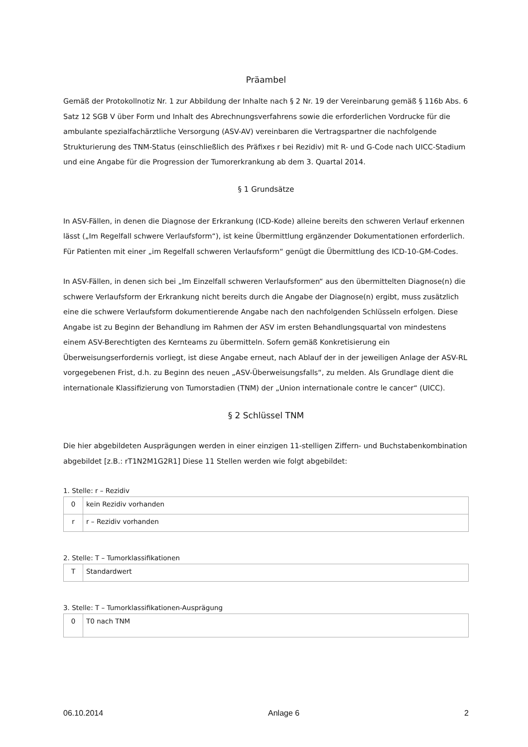Präambel
Gemäß der Protokollnotiz Nr. 1 zur Abbildung der Inhalte nach § 2 Nr. 19 der Vereinbarung gemäß § 116b Abs. 6 Satz 12 SGB V über Form und Inhalt des Abrechnungsverfahrens sowie die erforderlichen Vordrucke für die ambulante spezialfachärztliche Versorgung (ASV-AV) vereinbaren die Vertragspartner die nachfolgende Strukturierung des TNM-Status (einschließlich des Präfixes r bei Rezidiv) mit R- und G-Code nach UICC-Stadium und eine Angabe für die Progression der Tumorerkrankung ab dem 3. Quartal 2014.
§ 1 Grundsätze
In ASV-Fällen, in denen die Diagnose der Erkrankung (ICD-Kode) alleine bereits den schweren Verlauf erkennen lässt („Im Regelfall schwere Verlaufsform“), ist keine Übermittlung ergänzender Dokumentationen erforderlich. Für Patienten mit einer „im Regelfall schweren Verlaufsform“ genügt die Übermittlung des ICD-10-GM-Codes.
In ASV-Fällen, in denen sich bei „Im Einzelfall schweren Verlaufsformen“ aus den übermittelten Diagnose(n) die schwere Verlaufsform der Erkrankung nicht bereits durch die Angabe der Diagnose(n) ergibt, muss zusätzlich eine die schwere Verlaufsform dokumentierende Angabe nach den nachfolgenden Schlüsseln erfolgen. Diese Angabe ist zu Beginn der Behandlung im Rahmen der ASV im ersten Behandlungsquartal von mindestens einem ASV-Berechtigten des Kernteams zu übermitteln. Sofern gemäß Konkretisierung ein Überweisungserfordernis vorliegt, ist diese Angabe erneut, nach Ablauf der in der jeweiligen Anlage der ASV-RL vorgegebenen Frist, d.h. zu Beginn des neuen „ASV-Überweisungsfalls“, zu melden. Als Grundlage dient die internationale Klassifizierung von Tumorstadien (TNM) der „Union internationale contre le cancer“ (UICC).
§ 2 Schlüssel TNM
Die hier abgebildeten Ausprägungen werden in einer einzigen 11-stelligen Ziffern- und Buchstabenkombination abgebildet [z.B.: rT1N2M1G2R1] Diese 11 Stellen werden wie folgt abgebildet:
1. Stelle: r – Rezidiv
| 0 | kein Rezidiv vorhanden |
| r | r – Rezidiv vorhanden |
2. Stelle: T – Tumorklassifikationen
| T | Standardwert |
3. Stelle: T – Tumorklassifikationen-Ausprägung
| 0 | T0 nach TNM |
06.10.2014 Anlage 6 2